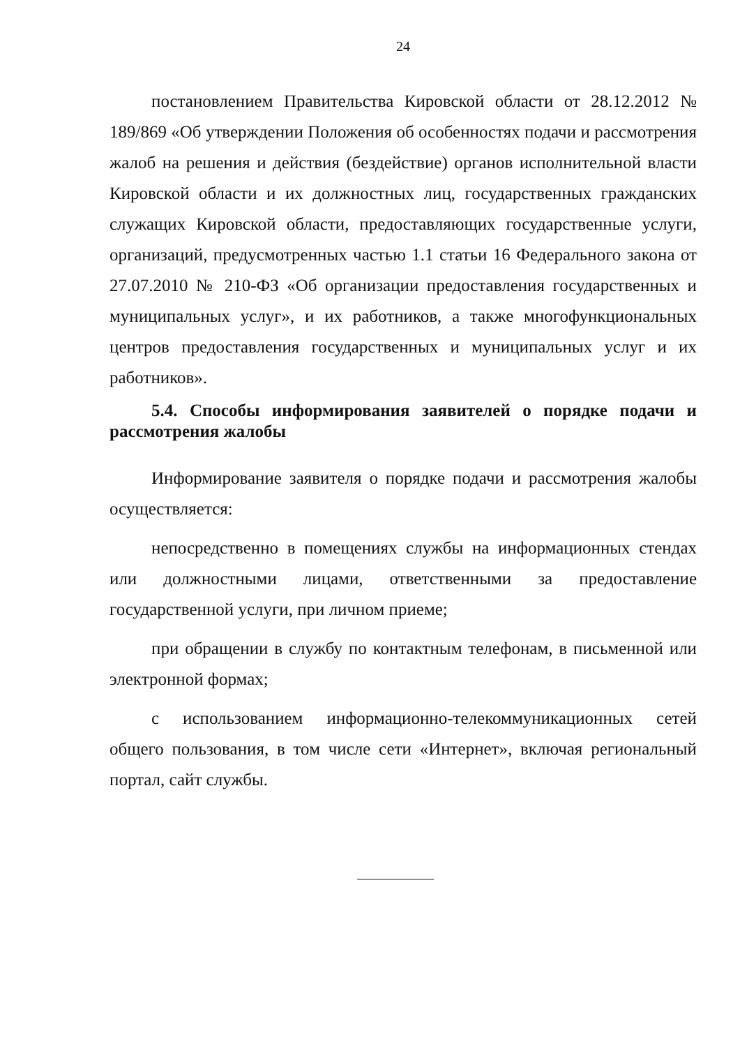24
постановлением Правительства Кировской области от 28.12.2012 № 189/869 «Об утверждении Положения об особенностях подачи и рассмотрения жалоб на решения и действия (бездействие) органов исполнительной власти Кировской области и их должностных лиц, государственных гражданских служащих Кировской области, предоставляющих государственные услуги, организаций, предусмотренных частью 1.1 статьи 16 Федерального закона от 27.07.2010 № 210-ФЗ «Об организации предоставления государственных и муниципальных услуг», и их работников, а также многофункциональных центров предоставления государственных и муниципальных услуг и их работников».
5.4. Способы информирования заявителей о порядке подачи и рассмотрения жалобы
Информирование заявителя о порядке подачи и рассмотрения жалобы осуществляется:
непосредственно в помещениях службы на информационных стендах или должностными лицами, ответственными за предоставление государственной услуги, при личном приеме;
при обращении в службу по контактным телефонам, в письменной или электронной формах;
с использованием информационно-телекоммуникационных сетей общего пользования, в том числе сети «Интернет», включая региональный портал, сайт службы.